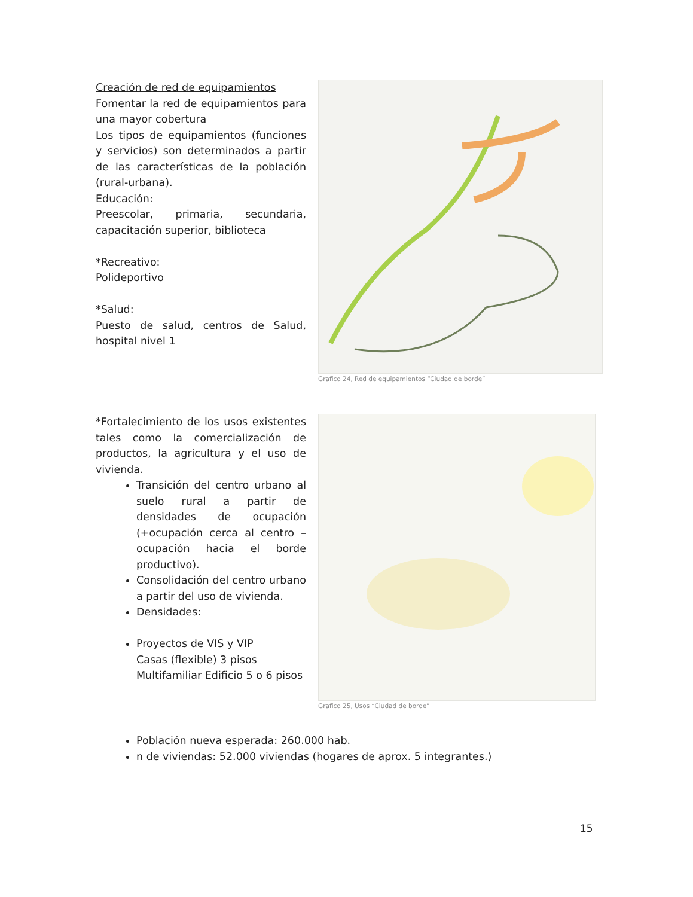Creación de red de equipamientos
Fomentar la red de equipamientos para una mayor cobertura
Los tipos de equipamientos (funciones y servicios) son determinados a partir de las características de la población (rural-urbana).
Educación:
Preescolar, primaria, secundaria, capacitación superior, biblioteca
*Recreativo:
Polideportivo
*Salud:
Puesto de salud, centros de Salud, hospital nivel 1
Grafico 24, Red de equipamientos “Ciudad de borde”
*Fortalecimiento de los usos existentes tales como la comercialización de productos, la agricultura y el uso de vivienda.
Transición del centro urbano al suelo rural a partir de densidades de ocupación (+ocupación cerca al centro – ocupación hacia el borde productivo).
Consolidación del centro urbano a partir del uso de vivienda.
Densidades:
Proyectos de VIS y VIP
Casas (flexible) 3 pisos
Multifamiliar Edificio 5 o 6 pisos
Grafico 25, Usos “Ciudad de borde”
Población nueva esperada: 260.000 hab.
n de viviendas: 52.000 viviendas (hogares de aprox. 5 integrantes.)
15